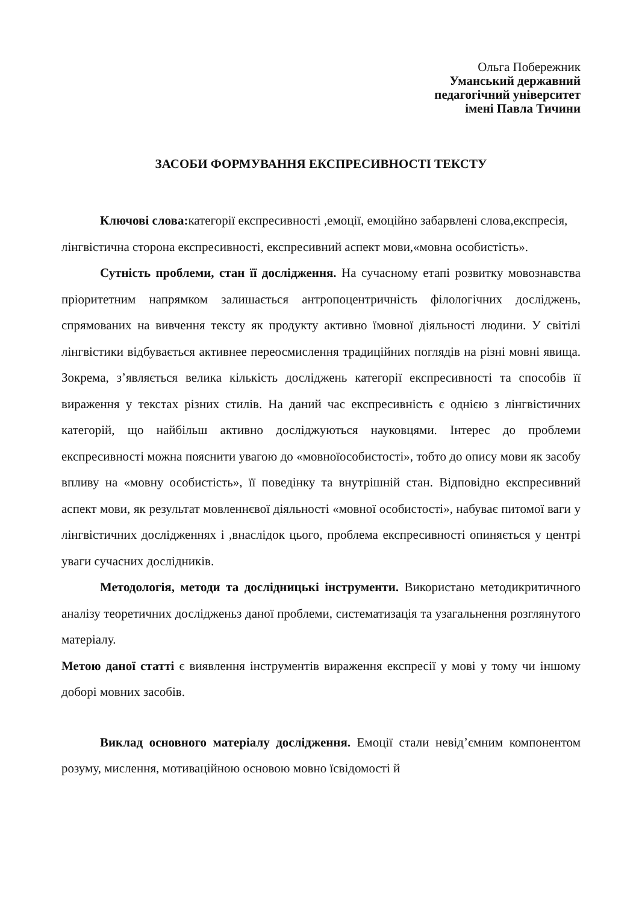Ольга Побережник
Уманський державний
педагогічний університет
імені Павла Тичини
ЗАСОБИ ФОРМУВАННЯ ЕКСПРЕСИВНОСТІ ТЕКСТУ
Ключові слова: категорії експресивності ,емоції, емоційно забарвлені слова,експресія, лінгвістична сторона експресивності, експресивний аспект мови,«мовна особистість».
Сутність проблеми, стан її дослідження. На сучасному етапі розвитку мовознавства пріоритетним напрямком залишається антропоцентричність філологічних досліджень, спрямованих на вивчення тексту як продукту активно їмовної діяльності людини. У світілі лінгвістики відбувається активнее переосмислення традиційних поглядів на різні мовні явища. Зокрема, з’являється велика кількість досліджень категорії експресивності та способів її вираження у текстах різних стилів. На даний час експресивність є однією з лінгвістичних категорій, що найбільш активно досліджуються науковцями. Інтерес до проблеми експресивності можна пояснити увагою до «мовноїособистості», тобто до опису мови як засобу впливу на «мовну особистість», її поведінку та внутрішній стан. Відповідно експресивний аспект мови, як результат мовленнєвої діяльності «мовної особистості», набуває питомої ваги у лінгвістичних дослідженнях і ,внаслідок цього, проблема експресивності опиняється у центрі уваги сучасних дослідників.
Методологія, методи та дослідницькі інструменти. Використано методикритичного аналізу теоретичних дослідженьз даної проблеми, систематизація та узагальнення розглянутого матеріалу.
Метою даної статті є виявлення інструментів вираження експресії у мові у тому чи іншому доборі мовних засобів.
Виклад основного матеріалу дослідження. Емоції стали невід’ємним компонентом розуму, мислення, мотиваційною основою мовно їсвідомості й